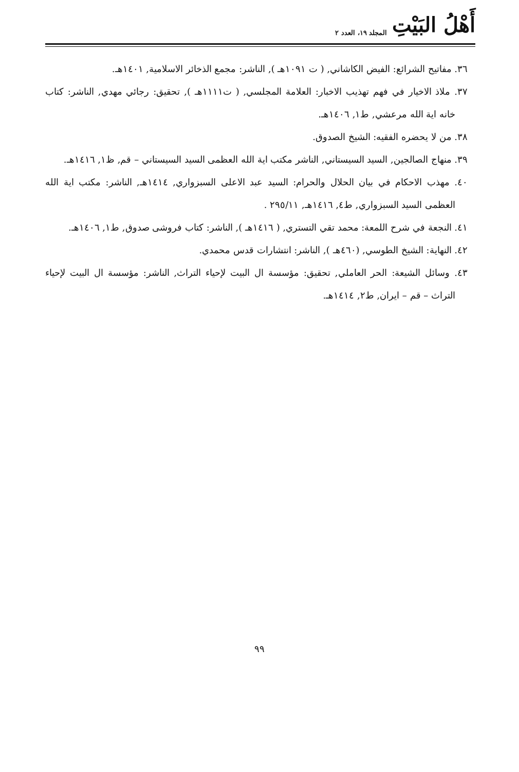أَهْلُ البَيْتِ المجلد ١٩، العدد ٢
٣٦. مفاتيح الشرائع: الفيض الكاشاني, ( ت ١٠٩١هـ ), الناشر: مجمع الذخائر الاسلامية, ١٤٠١هـ.
٣٧. ملاذ الاخيار في فهم تهذيب الاخبار: العلامة المجلسي, ( ت١١١١هـ ), تحقيق: رجائي مهدي, الناشر: كتاب خانه اية الله مرعشي, ط١, ١٤٠٦هـ.
٣٨. من لا يحضره الفقيه: الشيخ الصدوق.
٣٩. منهاج الصالجين, السيد السيستاني, الناشر مكتب اية الله العظمى السيد السيستاني – قم, ظ١, ١٤١٦هـ.
٤٠. مهذب الاحكام في بيان الحلال والحرام: السيد عبد الاعلى السبزواري, ١٤١٤هـ, الناشر: مكتب اية الله العظمى السيد السبزواري, ط٤, ١٤١٦هـ, ٢٩٥/١١ .
٤١. النجعة في شرح اللمعة: محمد تقي التستري, ( ١٤١٦هـ ), الناشر: كتاب فروشى صدوق, ط١, ١٤٠٦هـ.
٤٢. النهاية: الشيخ الطوسي, (٤٦٠هـ ), الناشر: انتشارات قدس محمدي.
٤٣. وسائل الشيعة: الحر العاملي, تحقيق: مؤسسة ال البيت لإحياء التراث, الناشر: مؤسسة ال البيت لإحياء التراث – قم – ايران, ط٢, ١٤١٤هـ.
٩٩